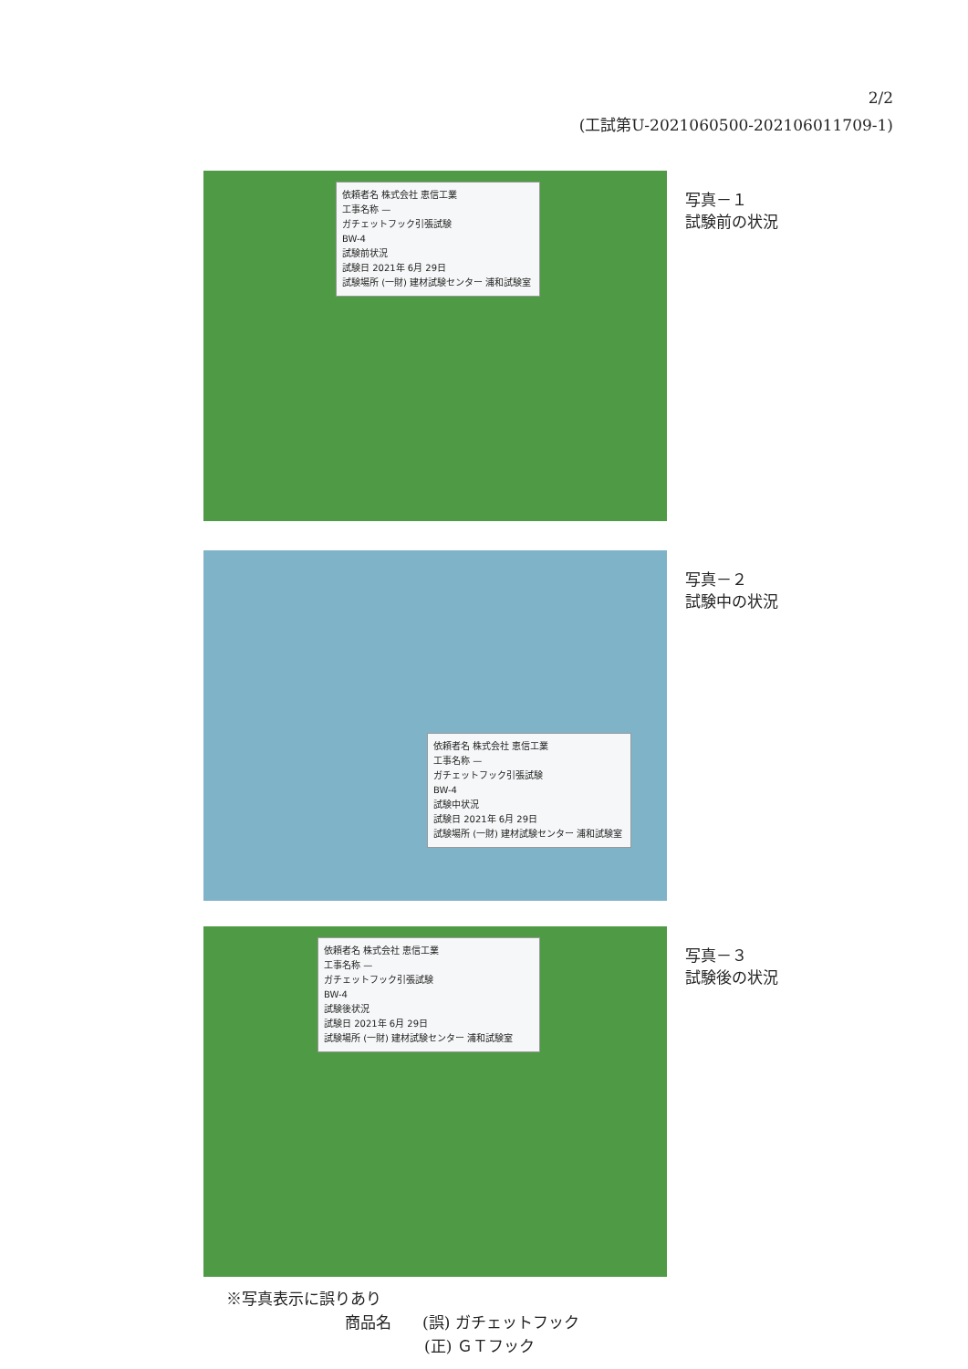2/2
(工試第U-2021060500-202106011709-1)
依頼者名 株式会社 恵信工業
工事名称 —
ガチェットフック引張試験
BW-4
試験前状況
試験日 2021年 6月 29日
試験場所 (一財) 建材試験センター 浦和試験室
写真－１
試験前の状況
依頼者名 株式会社 恵信工業
工事名称 —
ガチェットフック引張試験
BW-4
試験中状況
試験日 2021年 6月 29日
試験場所 (一財) 建材試験センター 浦和試験室
写真－２
試験中の状況
依頼者名 株式会社 恵信工業
工事名称 —
ガチェットフック引張試験
BW-4
試験後状況
試験日 2021年 6月 29日
試験場所 (一財) 建材試験センター 浦和試験室
写真－３
試験後の状況
※写真表示に誤りあり
商品名　　(誤) ガチェットフック
(正) ＧＴフック